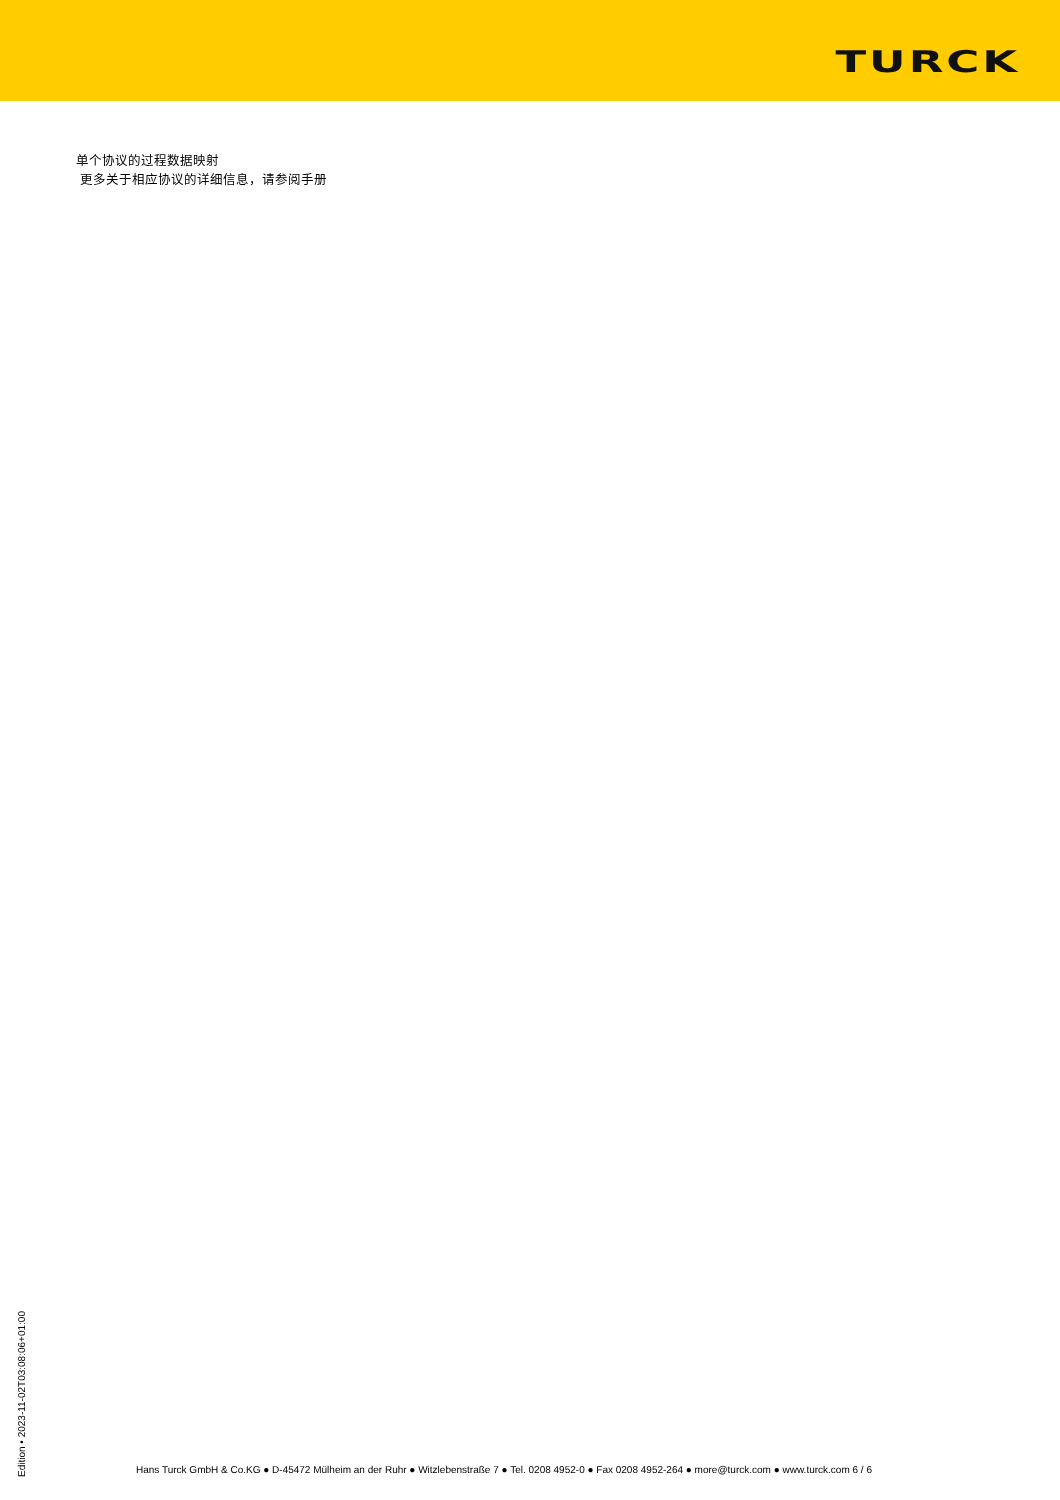TURCK
单个协议的过程数据映射
更多关于相应协议的详细信息，请参阅手册
Edition • 2023-11-02T03:08:06+01:00
Hans Turck GmbH & Co.KG ● D-45472 Mülheim an der Ruhr ● Witzlebenstraße 7 ● Tel. 0208 4952-0 ● Fax 0208 4952-264 ● more@turck.com ● www.turck.com 6 / 6